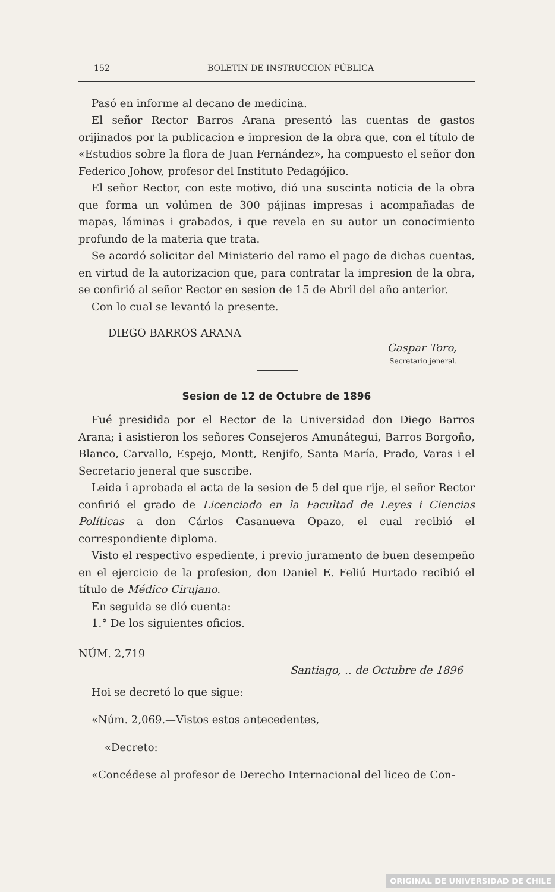152 BOLETIN DE INSTRUCCION PÚBLICA
Pasó en informe al decano de medicina.
El señor Rector Barros Arana presentó las cuentas de gastos orijinados por la publicacion e impresion de la obra que, con el título de «Estudios sobre la flora de Juan Fernández», ha compuesto el señor don Federico Johow, profesor del Instituto Pedagójico.
El señor Rector, con este motivo, dió una suscinta noticia de la obra que forma un volúmen de 300 pájinas impresas i acompañadas de mapas, láminas i grabados, i que revela en su autor un conocimiento profundo de la materia que trata.
Se acordó solicitar del Ministerio del ramo el pago de dichas cuentas, en virtud de la autorizacion que, para contratar la impresion de la obra, se confirió al señor Rector en sesion de 15 de Abril del año anterior.
Con lo cual se levantó la presente.
DIEGO BARROS ARANA
Gaspar Toro,
Secretario jeneral.
Sesion de 12 de Octubre de 1896
Fué presidida por el Rector de la Universidad don Diego Barros Arana; i asistieron los señores Consejeros Amunátegui, Barros Borgoño, Blanco, Carvallo, Espejo, Montt, Renjifo, Santa María, Prado, Varas i el Secretario jeneral que suscribe.
Leida i aprobada el acta de la sesion de 5 del que rije, el señor Rector confirió el grado de Licenciado en la Facultad de Leyes i Ciencias Políticas a don Cárlos Casanueva Opazo, el cual recibió el correspondiente diploma.
Visto el respectivo espediente, i previo juramento de buen desempeño en el ejercicio de la profesion, don Daniel E. Feliú Hurtado recibió el título de Médico Cirujano.
En seguida se dió cuenta:
1.° De los siguientes oficios.
NÚM. 2,719
Santiago, .. de Octubre de 1896
Hoi se decretó lo que sigue:
«Núm. 2,069.—Vistos estos antecedentes,
«Decreto:
«Concédese al profesor de Derecho Internacional del liceo de Con-
ORIGINAL DE UNIVERSIDAD DE CHILE